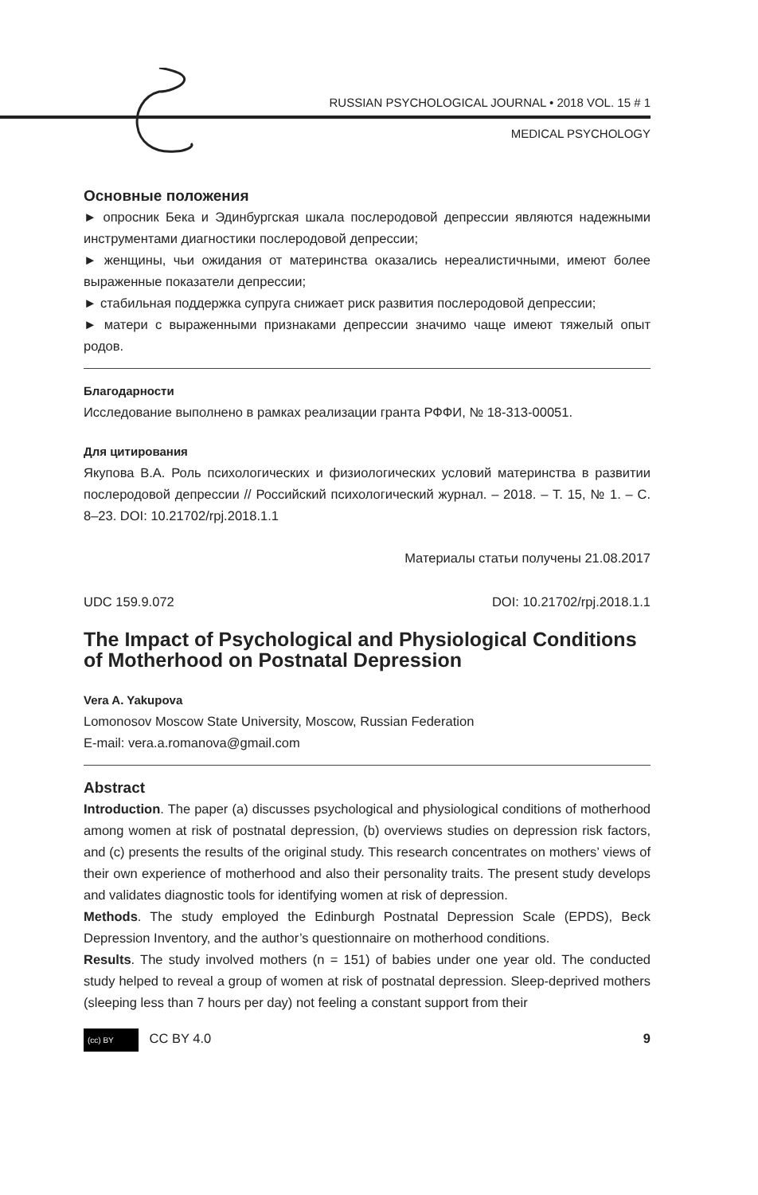RUSSIAN PSYCHOLOGICAL JOURNAL • 2018 VOL. 15 # 1
MEDICAL PSYCHOLOGY
Основные положения
► опросник Бека и Эдинбургская шкала послеродовой депрессии являются надежными инструментами диагностики послеродовой депрессии;
► женщины, чьи ожидания от материнства оказались нереалистичными, имеют более выраженные показатели депрессии;
► стабильная поддержка супруга снижает риск развития послеродовой депрессии;
► матери с выраженными признаками депрессии значимо чаще имеют тяжелый опыт родов.
Благодарности
Исследование выполнено в рамках реализации гранта РФФИ, № 18-313-00051.
Для цитирования
Якупова В.А. Роль психологических и физиологических условий материнства в развитии послеродовой депрессии // Российский психологический журнал. – 2018. – Т. 15, № 1. – С. 8–23. DOI: 10.21702/rpj.2018.1.1
Материалы статьи получены 21.08.2017
UDC 159.9.072 DOI: 10.21702/rpj.2018.1.1
The Impact of Psychological and Physiological Conditions of Motherhood on Postnatal Depression
Vera A. Yakupova
Lomonosov Moscow State University, Moscow, Russian Federation
E-mail: vera.a.romanova@gmail.com
Abstract
Introduction. The paper (a) discusses psychological and physiological conditions of motherhood among women at risk of postnatal depression, (b) overviews studies on depression risk factors, and (c) presents the results of the original study. This research concentrates on mothers’ views of their own experience of motherhood and also their personality traits. The present study develops and validates diagnostic tools for identifying women at risk of depression.
Methods. The study employed the Edinburgh Postnatal Depression Scale (EPDS), Beck Depression Inventory, and the author’s questionnaire on motherhood conditions.
Results. The study involved mothers (n = 151) of babies under one year old. The conducted study helped to reveal a group of women at risk of postnatal depression. Sleep-deprived mothers (sleeping less than 7 hours per day) not feeling a constant support from their
(cc) BY CC BY 4.0 9